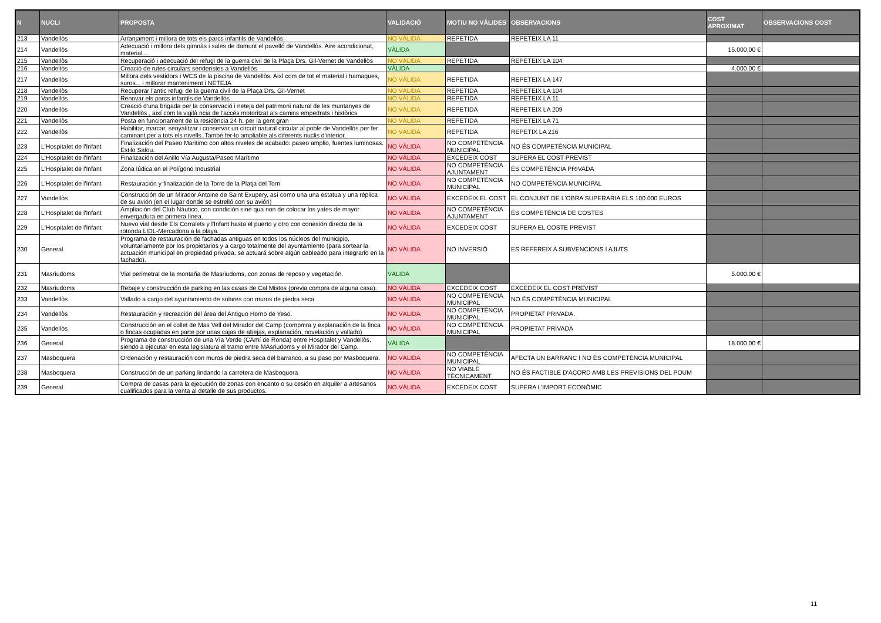| N | NUCLI | PROPOSTA | VALIDACIÓ | MOTIU NO VÀLIDES | OBSERVACIONS | COST APROXIMAT | OBSERVACIONS COST |
| --- | --- | --- | --- | --- | --- | --- | --- |
| 213 | Vandellòs | Arranjament i millora de tots els parcs infantils de Vandellòs | NO VÀLIDA | REPETIDA | REPETEIX LA 11 | | |
| 214 | Vandellòs | Adecuació i millora dels gimnàs i sales de damunt el pavelló de Vandellòs. Aire acondicionat, material... | VÀLIDA | | | 15.000,00 € | |
| 215 | Vandellòs | Recuperació i adecuació del refugi de la guerra civil de la Plaça Drs. Gil-Vernet de Vandellòs | NO VÀLIDA | REPETIDA | REPETEIX LA 104 | | |
| 216 | Vandellòs | Creació de rutes circulars senderistes a Vandellòs | VÀLIDA | | | 4.000,00 € | |
| 217 | Vandellòs | Millora dels vestidors i WCS de la piscina de Vandellòs. AixÍ com de tot el material i hamaques, suros... i millorar manteniment i NETEJA | NO VÀLIDA | REPETIDA | REPETEIX LA 147 | | |
| 218 | Vandellòs | Recuperar l'antic refugi de la guerra civil de la Plaça Drs. Gil-Vernet | NO VÀLIDA | REPETIDA | REPETEIX LA 104 | | |
| 219 | Vandellòs | Renovar els parcs infantils de Vandellòs | NO VÀLIDA | REPETIDA | REPETEIX LA 11 | | |
| 220 | Vandellòs | Creació d'una brigada per la conservació i neteja del patrimoni natural de les muntanyes de Vandellòs , així com la vigilà ncia de l'accés motoritzat als camins empedrats i històrics | NO VÀLIDA | REPETIDA | REPETEIX LA 209 | | |
| 221 | Vandellòs | Posta en funcionament de la residència 24 h. per la gent gran | NO VÀLIDA | REPETIDA | REPETEIX LA 71 | | |
| 222 | Vandellòs | Habilitar, marcar, senyalitzar i conservar un circuit natural circular al poble de Vandellòs per fer caminant per a tots els nivells. També fer-lo ampliable als diferents nuclis d'interior. | NO VÀLIDA | REPETIDA | REPETIX LA 216 | | |
| 223 | L'Hospitalet de l'Infant | Finalización del Paseo Maritimo con altos niveles de acabado: paseo amplio, fuentes luminosas. Estilo Salou. | NO VÀLIDA | NO COMPETÈNCIA MUNICIPAL | NO ÉS COMPETÈNCIA MUNICIPAL | | |
| 224 | L'Hospitalet de l'Infant | Finalización del Anillo Vía Augusta/Paseo Marítimo | NO VÀLIDA | EXCEDEIX COST | SUPERA EL COST PREVIST | | |
| 225 | L'Hospitalet de l'Infant | Zona lúdica en el Polígono Industrial | NO VÀLIDA | NO COMPETÈNCIA AJUNTAMENT | ÉS COMPETÈNCIA PRIVADA | | |
| 226 | L'Hospitalet de l'Infant | Restauración y finalización de la Torre de la Platja del Torn | NO VÀLIDA | NO COMPETÈNCIA MUNICIPAL | NO COMPETÈNCIA MUNICIPAL | | |
| 227 | Vandellòs | Construcción de un Mirador Antoine de Saint Exupery, así como una una estatua y una réplica de su avión (en el lugar donde se estrelló con su avión) | NO VÀLIDA | EXCEDEIX EL COST | EL CONJUNT DE L'OBRA SUPERARIA ELS 100.000 EUROS | | |
| 228 | L'Hospitalet de l'Infant | Ampliación del Club Náutico, con condición sine qua non de colocar los yates de mayor envergadura en primera línea. | NO VÀLIDA | NO COMPETÈNCIA AJUNTAMENT | ÉS COMPETÈNCIA DE COSTES | | |
| 229 | L'Hospitalet de l'Infant | Nuevo vial desde Els Corralets y l'Infant hasta el puerto y otro con conexión directa de la rotonda LIDL-Mercadona a la playa. | NO VÀLIDA | EXCEDEIX COST | SUPERA EL COSTE PREVIST | | |
| 230 | General | Programa de restauración de fachadas antiguas en todos los núcleos del municipio, voluntariamente por los propietarios y a cargo totalmente del ayuntamiento (para sortear la actuación municipal en propiedad privada, se actuará sobre algún cableado para integrarlo en la fachado). | NO VÀLIDA | NO INVERSIÓ | ES REFEREIX A SUBVENCIONS I AJUTS | | |
| 231 | Masriudoms | Vial perimetral de la montaña de Masriudoms, con zonas de reposo y vegetación. | VÀLIDA | | | 5.000,00 € | |
| 232 | Masriudoms | Rebaje y construcción de parking en las casas de Cal Mistos (previa compra de alguna casa). | NO VÀLIDA | EXCEDEIX COST | EXCEDEIX EL COST PREVIST | | |
| 233 | Vandellòs | Vallado a cargo del ayuntamiento de solares con muros de piedra seca. | NO VÀLIDA | NO COMPETÈNCIA MUNICIPAL | NO ÉS COMPETÈNCIA MUNICIPAL | | |
| 234 | Vandellòs | Restauración y recreación del área del Antiguo Horno de Yeso. | NO VÀLIDA | NO COMPETÈNCIA MUNICIPAL | PROPIETAT PRIVADA. | | |
| 235 | Vandellòs | Construcción en el collet de Mas Vell del Mirador del Camp (compmra y explanación de la finca o fincas ocupadas en parte por unas cajas de abejas, explanación, novelación y vallado) | NO VÀLIDA | NO COMPETÈNCIA MUNICIPAL | PROPIETAT PRIVADA | | |
| 236 | General | Programa de construcción de una Vía Verde (CAmí de Ronda) entre Hospitalet y Vandellòs, siendo a ejecutar en esta legislatura el tramo entre MAsriudoms y el Mirador del Camp. | VÀLIDA | | | 18.000,00 € | |
| 237 | Masboquera | Ordenación y restauración con muros de piedra seca del barranco, a su paso por Masboquera. | NO VÀLIDA | NO COMPETÈNCIA MUNICIPAL | AFECTA UN BARRANC I NO ÉS COMPETÈNCIA MUNICIPAL | | |
| 238 | Masboquera | Construcción de un parking lindando la carretera de Masboquera | NO VÀLIDA | NO VIABLE TÈCNICAMENT | NO ÉS FACTIBLE D'ACORD AMB LES PREVISIONS DEL POUM | | |
| 239 | General | Compra de casas para la ejecución de zonas con encanto o su cesión en alquiler a artesanos cualificados para la venta al detalle de sus productos. | NO VÀLIDA | EXCEDEIX COST | SUPERA L'IMPORT ECONÒMIC | | |
11